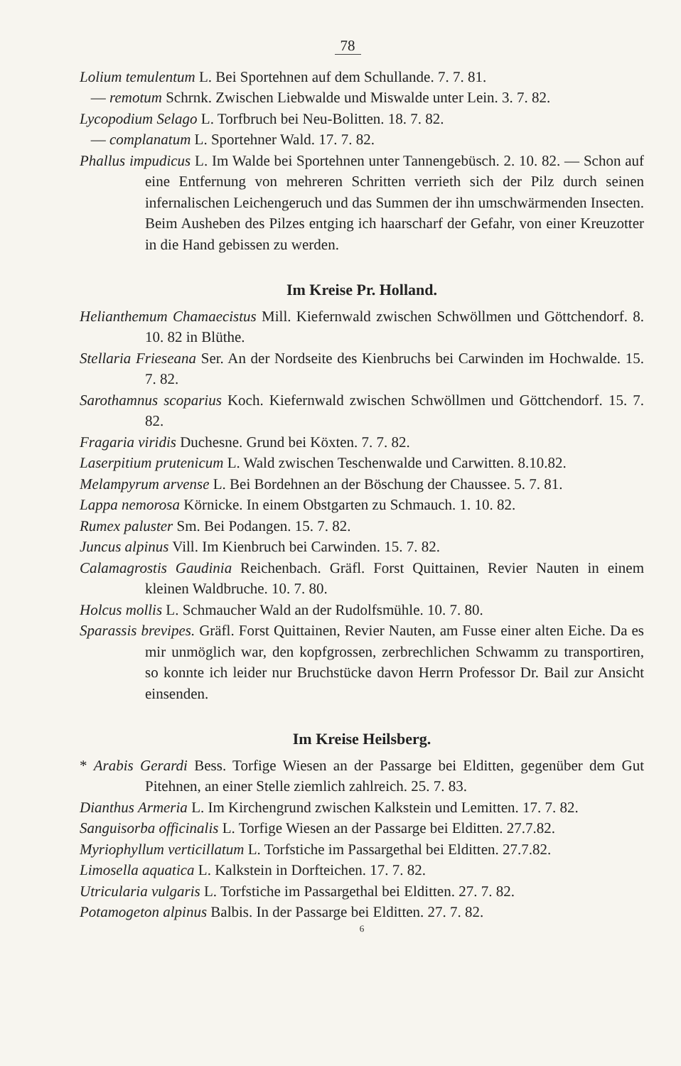78
Lolium temulentum L. Bei Sportehnen auf dem Schullande. 7. 7. 81.
— remotum Schrnk. Zwischen Liebwalde und Miswalde unter Lein. 3. 7. 82.
Lycopodium Selago L. Torfbruch bei Neu-Bolitten. 18. 7. 82.
— complanatum L. Sportehner Wald. 17. 7. 82.
Phallus impudicus L. Im Walde bei Sportehnen unter Tannengebüsch. 2. 10. 82. — Schon auf eine Entfernung von mehreren Schritten verrieth sich der Pilz durch seinen infernalischen Leichengeruch und das Summen der ihn umschwärmenden Insecten. Beim Ausheben des Pilzes entging ich haarscharf der Gefahr, von einer Kreuzotter in die Hand gebissen zu werden.
Im Kreise Pr. Holland.
Helianthemum Chamaecistus Mill. Kiefernwald zwischen Schwöllmen und Göttchendorf. 8. 10. 82 in Blüthe.
Stellaria Frieseana Ser. An der Nordseite des Kienbruchs bei Carwinden im Hochwalde. 15. 7. 82.
Sarothamnus scoparius Koch. Kiefernwald zwischen Schwöllmen und Göttchendorf. 15. 7. 82.
Fragaria viridis Duchesne. Grund bei Köxten. 7. 7. 82.
Laserpitium prutenicum L. Wald zwischen Teschenwalde und Carwitten. 8.10.82.
Melampyrum arvense L. Bei Bordehnen an der Böschung der Chaussee. 5. 7. 81.
Lappa nemorosa Körnicke. In einem Obstgarten zu Schmauch. 1. 10. 82.
Rumex paluster Sm. Bei Podangen. 15. 7. 82.
Juncus alpinus Vill. Im Kienbruch bei Carwinden. 15. 7. 82.
Calamagrostis Gaudinia Reichenbach. Gräfl. Forst Quittainen, Revier Nauten in einem kleinen Waldbruche. 10. 7. 80.
Holcus mollis L. Schmaucher Wald an der Rudolfsmühle. 10. 7. 80.
Sparassis brevipes. Gräfl. Forst Quittainen, Revier Nauten, am Fusse einer alten Eiche. Da es mir unmöglich war, den kopfgrossen, zerbrechlichen Schwamm zu transportiren, so konnte ich leider nur Bruchstücke davon Herrn Professor Dr. Bail zur Ansicht einsenden.
Im Kreise Heilsberg.
* Arabis Gerardi Bess. Torfige Wiesen an der Passarge bei Elditten, gegenüber dem Gut Pitehnen, an einer Stelle ziemlich zahlreich. 25. 7. 83.
Dianthus Armeria L. Im Kirchengrund zwischen Kalkstein und Lemitten. 17. 7. 82.
Sanguisorba officinalis L. Torfige Wiesen an der Passarge bei Elditten. 27.7.82.
Myriophyllum verticillatum L. Torfstiche im Passargethal bei Elditten. 27.7.82.
Limosella aquatica L. Kalkstein in Dorfteichen. 17. 7. 82.
Utricularia vulgaris L. Torfstiche im Passargethal bei Elditten. 27. 7. 82.
Potamogeton alpinus Balbis. In der Passarge bei Elditten. 27. 7. 82.
6